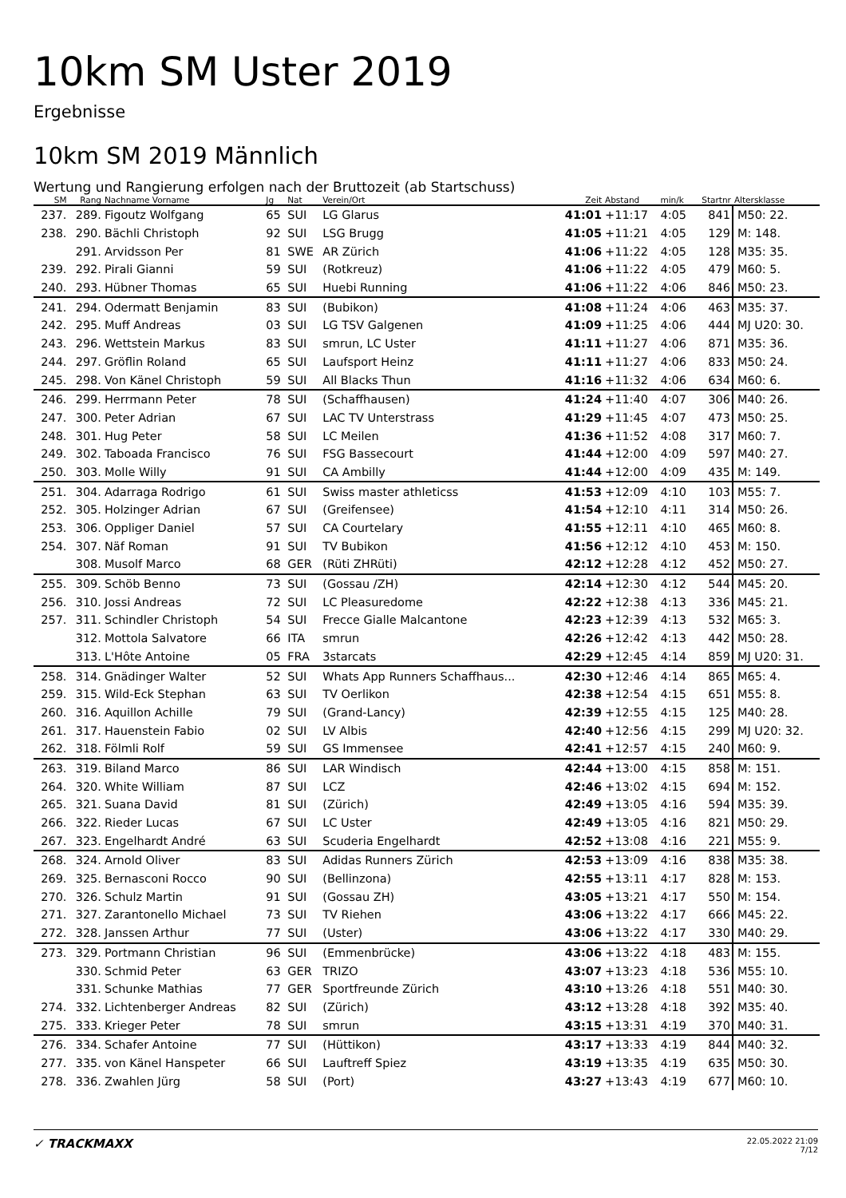10km SM Uster 2019
Ergebnisse
10km SM 2019 Männlich
Wertung und Rangierung erfolgen nach der Bruttozeit (ab Startschuss)
| SM | Rang | Nachname Vorname | Jg | Nat | Verein/Ort | Zeit | Abstand | min/k | Startnr | Altersklasse |
| --- | --- | --- | --- | --- | --- | --- | --- | --- | --- | --- |
| 237. | 289. | Figoutz Wolfgang | 65 | SUI | LG Glarus | 41:01 | +11:17 | 4:05 | 841 | M50: 22. |
| 238. | 290. | Bächli Christoph | 92 | SUI | LSG Brugg | 41:05 | +11:21 | 4:05 | 129 | M: 148. |
| | 291. | Arvidsson Per | 81 | SWE | AR Zürich | 41:06 | +11:22 | 4:05 | 128 | M35: 35. |
| 239. | 292. | Pirali Gianni | 59 | SUI | (Rotkreuz) | 41:06 | +11:22 | 4:05 | 479 | M60: 5. |
| 240. | 293. | Hübner Thomas | 65 | SUI | Huebi Running | 41:06 | +11:22 | 4:06 | 846 | M50: 23. |
| 241. | 294. | Odermatt Benjamin | 83 | SUI | (Bubikon) | 41:08 | +11:24 | 4:06 | 463 | M35: 37. |
| 242. | 295. | Muff Andreas | 03 | SUI | LG TSV Galgenen | 41:09 | +11:25 | 4:06 | 444 | MJ U20: 30. |
| 243. | 296. | Wettstein Markus | 83 | SUI | smrun, LC Uster | 41:11 | +11:27 | 4:06 | 871 | M35: 36. |
| 244. | 297. | Gröflin Roland | 65 | SUI | Laufsport Heinz | 41:11 | +11:27 | 4:06 | 833 | M50: 24. |
| 245. | 298. | Von Känel Christoph | 59 | SUI | All Blacks Thun | 41:16 | +11:32 | 4:06 | 634 | M60: 6. |
| 246. | 299. | Herrmann Peter | 78 | SUI | (Schaffhausen) | 41:24 | +11:40 | 4:07 | 306 | M40: 26. |
| 247. | 300. | Peter Adrian | 67 | SUI | LAC TV Unterstrass | 41:29 | +11:45 | 4:07 | 473 | M50: 25. |
| 248. | 301. | Hug Peter | 58 | SUI | LC Meilen | 41:36 | +11:52 | 4:08 | 317 | M60: 7. |
| 249. | 302. | Taboada Francisco | 76 | SUI | FSG Bassecourt | 41:44 | +12:00 | 4:09 | 597 | M40: 27. |
| 250. | 303. | Molle Willy | 91 | SUI | CA Ambilly | 41:44 | +12:00 | 4:09 | 435 | M: 149. |
| 251. | 304. | Adarraga Rodrigo | 61 | SUI | Swiss master athleticss | 41:53 | +12:09 | 4:10 | 103 | M55: 7. |
| 252. | 305. | Holzinger Adrian | 67 | SUI | (Greifensee) | 41:54 | +12:10 | 4:11 | 314 | M50: 26. |
| 253. | 306. | Oppliger Daniel | 57 | SUI | CA Courtelary | 41:55 | +12:11 | 4:10 | 465 | M60: 8. |
| 254. | 307. | Näf Roman | 91 | SUI | TV Bubikon | 41:56 | +12:12 | 4:10 | 453 | M: 150. |
| | 308. | Musolf Marco | 68 | GER | (Rüti ZHRüti) | 42:12 | +12:28 | 4:12 | 452 | M50: 27. |
| 255. | 309. | Schöb Benno | 73 | SUI | (Gossau /ZH) | 42:14 | +12:30 | 4:12 | 544 | M45: 20. |
| 256. | 310. | Jossi Andreas | 72 | SUI | LC Pleasuredome | 42:22 | +12:38 | 4:13 | 336 | M45: 21. |
| 257. | 311. | Schindler Christoph | 54 | SUI | Frecce Gialle Malcantone | 42:23 | +12:39 | 4:13 | 532 | M65: 3. |
| | 312. | Mottola Salvatore | 66 | ITA | smrun | 42:26 | +12:42 | 4:13 | 442 | M50: 28. |
| | 313. | L'Hôte Antoine | 05 | FRA | 3starcats | 42:29 | +12:45 | 4:14 | 859 | MJ U20: 31. |
| 258. | 314. | Gnädinger Walter | 52 | SUI | Whats App Runners Schaffhaus... | 42:30 | +12:46 | 4:14 | 865 | M65: 4. |
| 259. | 315. | Wild-Eck Stephan | 63 | SUI | TV Oerlikon | 42:38 | +12:54 | 4:15 | 651 | M55: 8. |
| 260. | 316. | Aquillon Achille | 79 | SUI | (Grand-Lancy) | 42:39 | +12:55 | 4:15 | 125 | M40: 28. |
| 261. | 317. | Hauenstein Fabio | 02 | SUI | LV Albis | 42:40 | +12:56 | 4:15 | 299 | MJ U20: 32. |
| 262. | 318. | Fölmli Rolf | 59 | SUI | GS Immensee | 42:41 | +12:57 | 4:15 | 240 | M60: 9. |
| 263. | 319. | Biland Marco | 86 | SUI | LAR Windisch | 42:44 | +13:00 | 4:15 | 858 | M: 151. |
| 264. | 320. | White William | 87 | SUI | LCZ | 42:46 | +13:02 | 4:15 | 694 | M: 152. |
| 265. | 321. | Suana David | 81 | SUI | (Zürich) | 42:49 | +13:05 | 4:16 | 594 | M35: 39. |
| 266. | 322. | Rieder Lucas | 67 | SUI | LC Uster | 42:49 | +13:05 | 4:16 | 821 | M50: 29. |
| 267. | 323. | Engelhardt André | 63 | SUI | Scuderia Engelhardt | 42:52 | +13:08 | 4:16 | 221 | M55: 9. |
| 268. | 324. | Arnold Oliver | 83 | SUI | Adidas Runners Zürich | 42:53 | +13:09 | 4:16 | 838 | M35: 38. |
| 269. | 325. | Bernasconi Rocco | 90 | SUI | (Bellinzona) | 42:55 | +13:11 | 4:17 | 828 | M: 153. |
| 270. | 326. | Schulz Martin | 91 | SUI | (Gossau ZH) | 43:05 | +13:21 | 4:17 | 550 | M: 154. |
| 271. | 327. | Zarantonello Michael | 73 | SUI | TV Riehen | 43:06 | +13:22 | 4:17 | 666 | M45: 22. |
| 272. | 328. | Janssen Arthur | 77 | SUI | (Uster) | 43:06 | +13:22 | 4:17 | 330 | M40: 29. |
| 273. | 329. | Portmann Christian | 96 | SUI | (Emmenbrücke) | 43:06 | +13:22 | 4:18 | 483 | M: 155. |
| | 330. | Schmid Peter | 63 | GER | TRIZO | 43:07 | +13:23 | 4:18 | 536 | M55: 10. |
| | 331. | Schunke Mathias | 77 | GER | Sportfreunde Zürich | 43:10 | +13:26 | 4:18 | 551 | M40: 30. |
| 274. | 332. | Lichtenberger Andreas | 82 | SUI | (Zürich) | 43:12 | +13:28 | 4:18 | 392 | M35: 40. |
| 275. | 333. | Krieger Peter | 78 | SUI | smrun | 43:15 | +13:31 | 4:19 | 370 | M40: 31. |
| 276. | 334. | Schafer Antoine | 77 | SUI | (Hüttikon) | 43:17 | +13:33 | 4:19 | 844 | M40: 32. |
| 277. | 335. | von Känel Hanspeter | 66 | SUI | Lauftreff Spiez | 43:19 | +13:35 | 4:19 | 635 | M50: 30. |
| 278. | 336. | Zwahlen Jürg | 58 | SUI | (Port) | 43:27 | +13:43 | 4:19 | 677 | M60: 10. |
✓ TRACKMAXX
22.05.2022 21:09
7/12